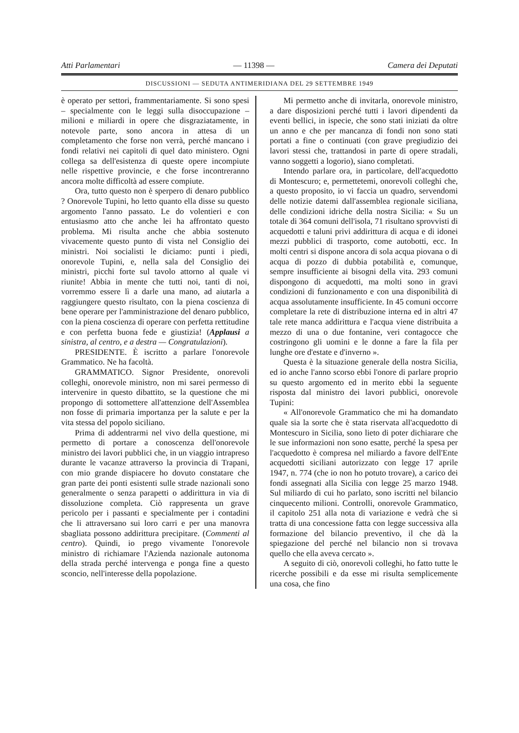Atti Parlamentari — 11398 — Camera dei Deputati
DISCUSSIONI — SEDUTA ANTIMERIDIANA DEL 29 SETTEMBRE 1949
è operato per settori, frammentariamente. Si sono spesi – specialmente con le leggi sulla disoccupazione – milioni e miliardi in opere che disgraziatamente, in notevole parte, sono ancora in attesa di un completamento che forse non verrà, perché mancano i fondi relativi nei capitoli di quel dato ministero. Ogni collega sa dell'esistenza di queste opere incompiute nelle rispettive provincie, e che forse incontreranno ancora molte difficoltà ad essere compiute.
Ora, tutto questo non è sperpero di denaro pubblico ? Onorevole Tupini, ho letto quanto ella disse su questo argomento l'anno passato. Le do volentieri e con entusiasmo atto che anche lei ha affrontato questo problema. Mi risulta anche che abbia sostenuto vivacemente questo punto di vista nel Consiglio dei ministri. Noi socialisti le diciamo: punti i piedi, onorevole Tupini, e, nella sala del Consiglio dei ministri, picchi forte sul tavolo attorno al quale vi riunite! Abbia in mente che tutti noi, tanti di noi, vorremmo essere lì a darle una mano, ad aiutarla a raggiungere questo risultato, con la piena coscienza di bene operare per l'amministrazione del denaro pubblico, con la piena coscienza di operare con perfetta rettitudine e con perfetta buona fede e giustizia! (Applausi a sinistra, al centro, e a destra — Congratulazioni).
PRESIDENTE. È iscritto a parlare l'onorevole Grammatico. Ne ha facoltà.
GRAMMATICO. Signor Presidente, onorevoli colleghi, onorevole ministro, non mi sarei permesso di intervenire in questo dibattito, se la questione che mi propongo di sottomettere all'attenzione dell'Assemblea non fosse di primaria importanza per la salute e per la vita stessa del popolo siciliano.
Prima di addentrarmi nel vivo della questione, mi permetto di portare a conoscenza dell'onorevole ministro dei lavori pubblici che, in un viaggio intrapreso durante le vacanze attraverso la provincia di Trapani, con mio grande dispiacere ho dovuto constatare che gran parte dei ponti esistenti sulle strade nazionali sono generalmente o senza parapetti o addirittura in via di dissoluzione completa. Ciò rappresenta un grave pericolo per i passanti e specialmente per i contadini che li attraversano sui loro carri e per una manovra sbagliata possono addirittura precipitare. (Commenti al centro). Quindi, io prego vivamente l'onorevole ministro di richiamare l'Azienda nazionale autonoma della strada perché intervenga e ponga fine a questo sconcio, nell'interesse della popolazione.
Mi permetto anche di invitarla, onorevole ministro, a dare disposizioni perché tutti i lavori dipendenti da eventi bellici, in ispecie, che sono stati iniziati da oltre un anno e che per mancanza di fondi non sono stati portati a fine o continuati (con grave pregiudizio dei lavori stessi che, trattandosi in parte di opere stradali, vanno soggetti a logorio), siano completati.
Intendo parlare ora, in particolare, dell'acquedotto di Montescuro; e, permettetemi, onorevoli colleghi che, a questo proposito, io vi faccia un quadro, servendomi delle notizie datemi dall'assemblea regionale siciliana, delle condizioni idriche della nostra Sicilia: « Su un totale di 364 comuni dell'isola, 71 risultano sprovvisti di acquedotti e taluni privi addirittura di acqua e di idonei mezzi pubblici di trasporto, come autobotti, ecc. In molti centri si dispone ancora di sola acqua piovana o di acqua di pozzo di dubbia potabilità e, comunque, sempre insufficiente ai bisogni della vita. 293 comuni dispongono di acquedotti, ma molti sono in gravi condizioni di funzionamento e con una disponibilità di acqua assolutamente insufficiente. In 45 comuni occorre completare la rete di distribuzione interna ed in altri 47 tale rete manca addirittura e l'acqua viene distribuita a mezzo di una o due fontanine, veri contagocce che costringono gli uomini e le donne a fare la fila per lunghe ore d'estate e d'inverno ».
Questa è la situazione generale della nostra Sicilia, ed io anche l'anno scorso ebbi l'onore di parlare proprio su questo argomento ed in merito ebbi la seguente risposta dal ministro dei lavori pubblici, onorevole Tupini:
« All'onorevole Grammatico che mi ha domandato quale sia la sorte che è stata riservata all'acquedotto di Montescuro in Sicilia, sono lieto di poter dichiarare che le sue informazioni non sono esatte, perché la spesa per l'acquedotto è compresa nel miliardo a favore dell'Ente acquedotti siciliani autorizzato con legge 17 aprile 1947, n. 774 (che io non ho potuto trovare), a carico dei fondi assegnati alla Sicilia con legge 25 marzo 1948. Sul miliardo di cui ho parlato, sono iscritti nel bilancio cinquecento milioni. Controlli, onorevole Grammatico, il capitolo 251 alla nota di variazione e vedrà che si tratta di una concessione fatta con legge successiva alla formazione del bilancio preventivo, il che dà la spiegazione del perché nel bilancio non si trovava quello che ella aveva cercato ».
A seguito di ciò, onorevoli colleghi, ho fatto tutte le ricerche possibili e da esse mi risulta semplicemente una cosa, che fino